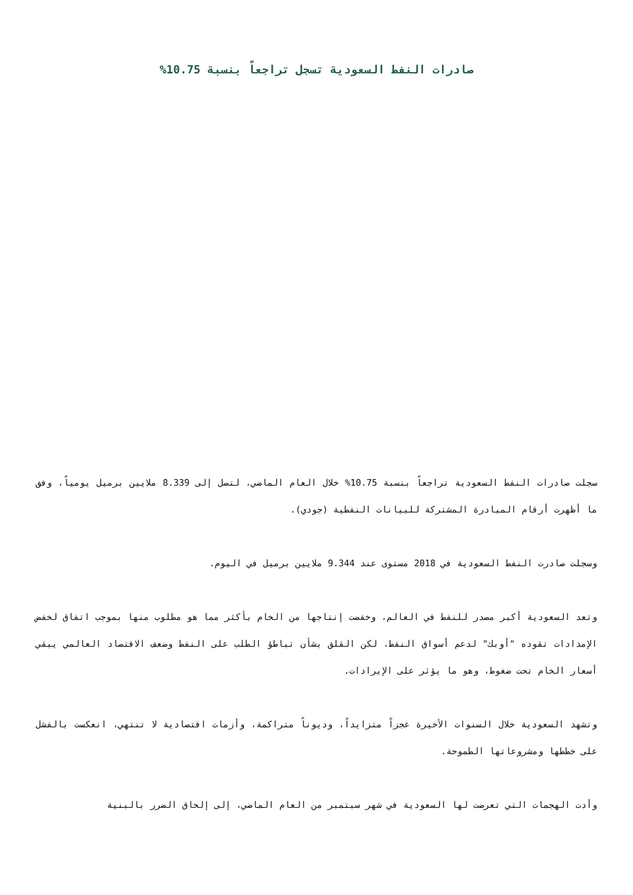صادرات النفط السعودية تسجل تراجعاً بنسبة 10.75%
سجلت صادرات النفط السعودية تراجعاً بنسبة 10.75% خلال العام الماضي، لتصل إلى 8.339 ملايين برميل يومياً، وفق ما أظهرت أرقام المبادرة المشتركة للبيانات النفطية (جودي).
وسجلت صادرت النفط السعودية في 2018 مستوى عند 9.344 ملايين برميل في اليوم.
وتعد السعودية أكبر مصدر للنفط في العالم، وخفضت إنتاجها من الخام بأكثر مما هو مطلوب منها بموجب اتفاق لخفض الإمدادات تقوده "أوبك" لدعم أسواق النفط، لكن القلق بشأن تباطؤ الطلب على النفط وضعف الاقتصاد العالمي يبقي أسعار الخام تحت ضغوط، وهو ما يؤثر على الإيرادات.
وتشهد السعودية خلال السنوات الأخيرة عجزاً متزايداً، وديوناً متراكمة، وأزمات اقتصادية لا تنتهي، انعكست بالفشل على خططها ومشروعاتها الطموحة.
وأدت الهجمات التي تعرضت لها السعودية في شهر سبتمبر من العام الماضي، إلى إلحاق الضرر بالبنية